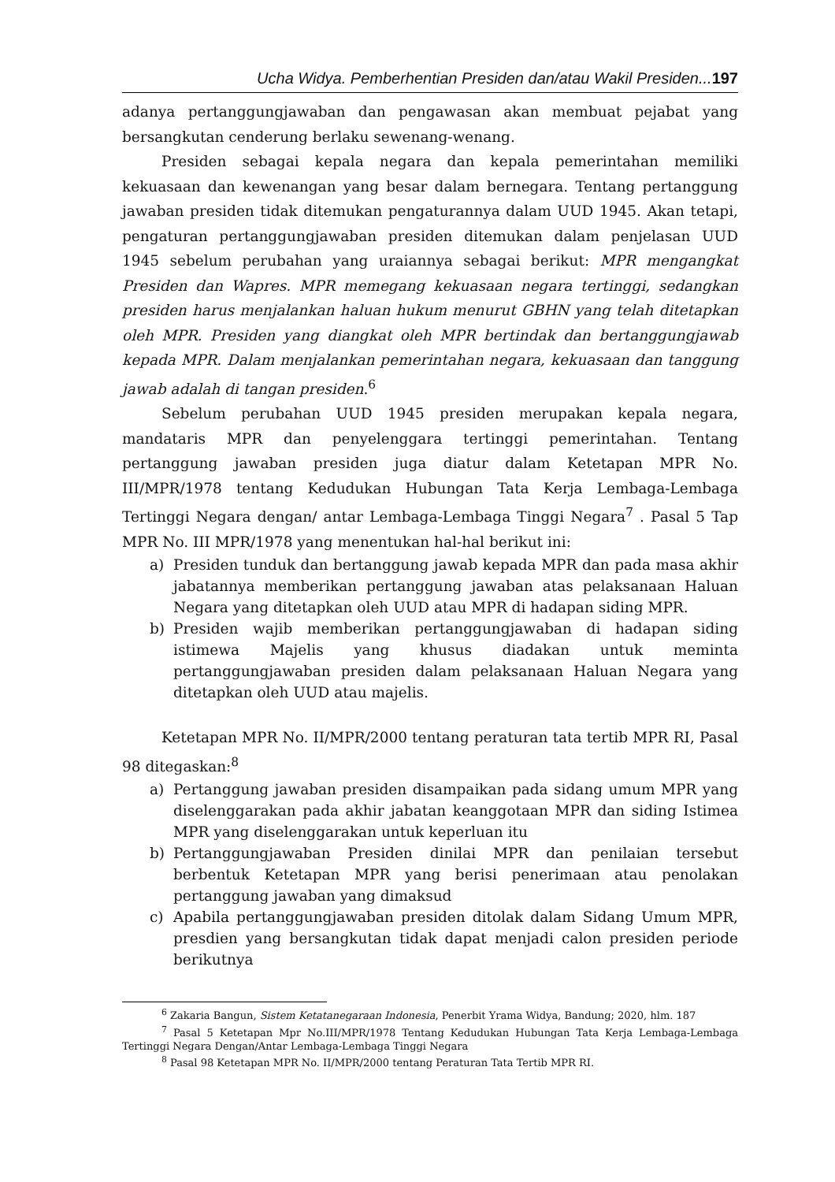Ucha Widya. Pemberhentian Presiden dan/atau Wakil Presiden...197
adanya pertanggungjawaban dan pengawasan akan membuat pejabat yang bersangkutan cenderung berlaku sewenang-wenang.
Presiden sebagai kepala negara dan kepala pemerintahan memiliki kekuasaan dan kewenangan yang besar dalam bernegara. Tentang pertanggung jawaban presiden tidak ditemukan pengaturannya dalam UUD 1945. Akan tetapi, pengaturan pertanggungjawaban presiden ditemukan dalam penjelasan UUD 1945 sebelum perubahan yang uraiannya sebagai berikut: MPR mengangkat Presiden dan Wapres. MPR memegang kekuasaan negara tertinggi, sedangkan presiden harus menjalankan haluan hukum menurut GBHN yang telah ditetapkan oleh MPR. Presiden yang diangkat oleh MPR bertindak dan bertanggungjawab kepada MPR. Dalam menjalankan pemerintahan negara, kekuasaan dan tanggung jawab adalah di tangan presiden.<sup>6</sup>
Sebelum perubahan UUD 1945 presiden merupakan kepala negara, mandataris MPR dan penyelenggara tertinggi pemerintahan. Tentang pertanggung jawaban presiden juga diatur dalam Ketetapan MPR No. III/MPR/1978 tentang Kedudukan Hubungan Tata Kerja Lembaga-Lembaga Tertinggi Negara dengan/ antar Lembaga-Lembaga Tinggi Negara<sup>7</sup> . Pasal 5 Tap MPR No. III MPR/1978 yang menentukan hal-hal berikut ini:
a) Presiden tunduk dan bertanggung jawab kepada MPR dan pada masa akhir jabatannya memberikan pertanggung jawaban atas pelaksanaan Haluan Negara yang ditetapkan oleh UUD atau MPR di hadapan siding MPR.
b) Presiden wajib memberikan pertanggungjawaban di hadapan siding istimewa Majelis yang khusus diadakan untuk meminta pertanggungjawaban presiden dalam pelaksanaan Haluan Negara yang ditetapkan oleh UUD atau majelis.
Ketetapan MPR No. II/MPR/2000 tentang peraturan tata tertib MPR RI, Pasal 98 ditegaskan:<sup>8</sup>
a) Pertanggung jawaban presiden disampaikan pada sidang umum MPR yang diselenggarakan pada akhir jabatan keanggotaan MPR dan siding Istimea MPR yang diselenggarakan untuk keperluan itu
b) Pertanggungjawaban Presiden dinilai MPR dan penilaian tersebut berbentuk Ketetapan MPR yang berisi penerimaan atau penolakan pertanggung jawaban yang dimaksud
c) Apabila pertanggungjawaban presiden ditolak dalam Sidang Umum MPR, presdien yang bersangkutan tidak dapat menjadi calon presiden periode berikutnya
<sup>6</sup> Zakaria Bangun, Sistem Ketatanegaraan Indonesia, Penerbit Yrama Widya, Bandung; 2020, hlm. 187
<sup>7</sup> Pasal 5 Ketetapan Mpr No.III/MPR/1978 Tentang Kedudukan Hubungan Tata Kerja Lembaga-Lembaga Tertinggi Negara Dengan/Antar Lembaga-Lembaga Tinggi Negara
<sup>8</sup> Pasal 98 Ketetapan MPR No. II/MPR/2000 tentang Peraturan Tata Tertib MPR RI.